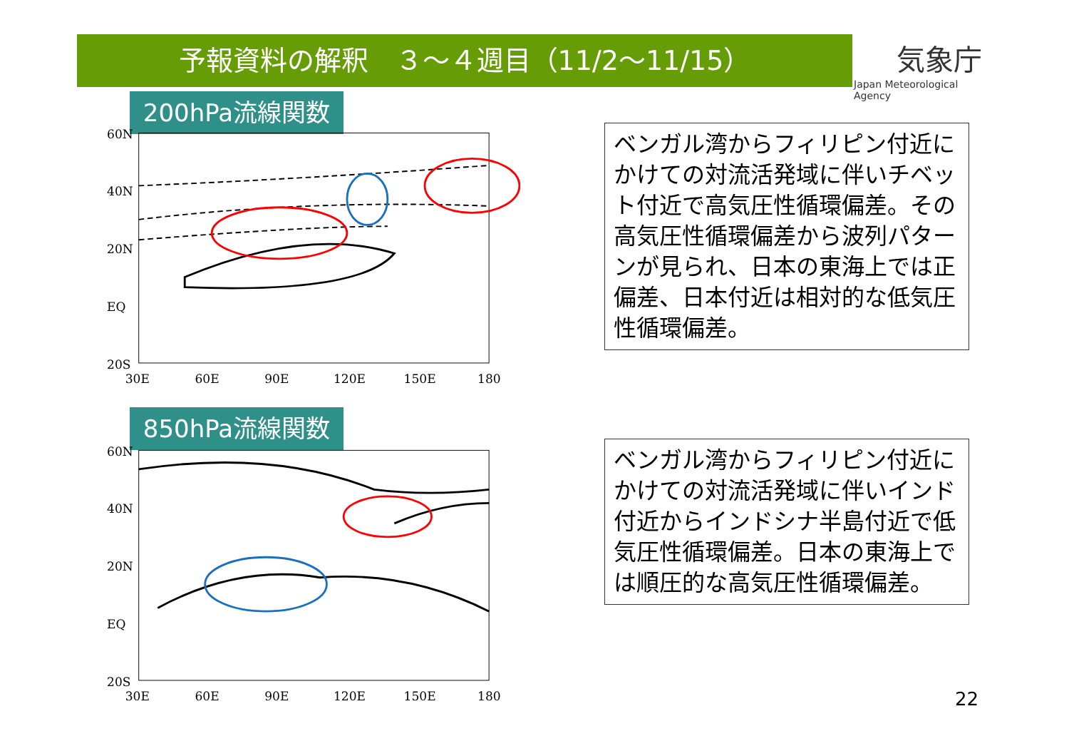予報資料の解釈　３～４週目（11/2～11/15）
気象庁
Japan Meteorological Agency
200hPa流線関数
60N
40N
20N
EQ
20S
30E
60E
90E
120E
150E
180
850hPa流線関数
60N
40N
20N
EQ
20S
30E
60E
90E
120E
150E
180
ベンガル湾からフィリピン付近にかけての対流活発域に伴いチベット付近で高気圧性循環偏差。その高気圧性循環偏差から波列パターンが見られ、日本の東海上では正偏差、日本付近は相対的な低気圧性循環偏差。
ベンガル湾からフィリピン付近にかけての対流活発域に伴いインド付近からインドシナ半島付近で低気圧性循環偏差。日本の東海上では順圧的な高気圧性循環偏差。
22